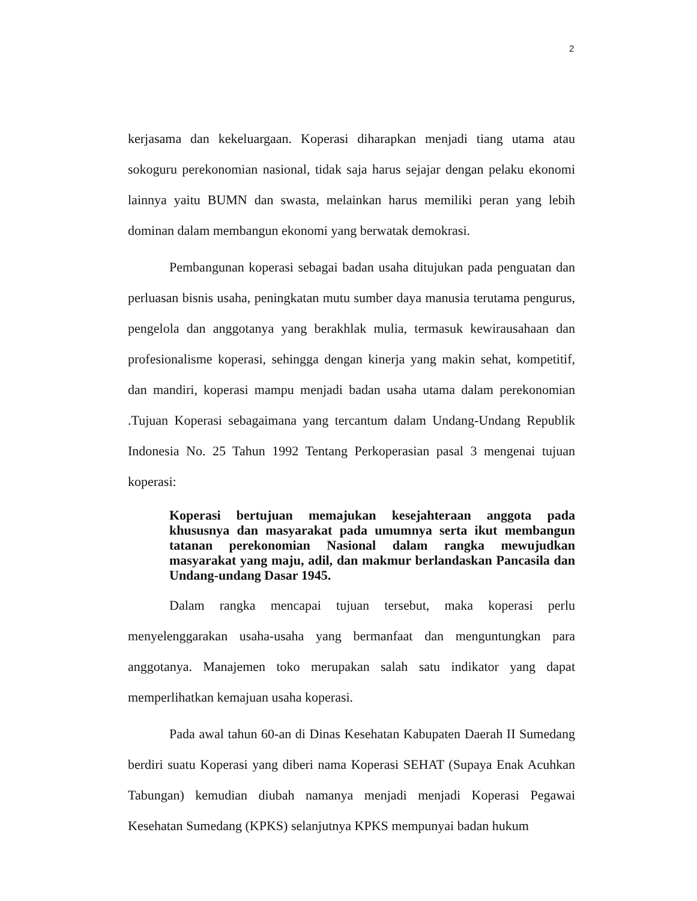2
kerjasama dan kekeluargaan. Koperasi diharapkan menjadi tiang utama atau sokoguru perekonomian nasional, tidak saja harus sejajar dengan pelaku ekonomi lainnya yaitu BUMN dan swasta, melainkan harus memiliki peran yang lebih dominan dalam membangun ekonomi yang berwatak demokrasi.
Pembangunan koperasi sebagai badan usaha ditujukan pada penguatan dan perluasan bisnis usaha, peningkatan mutu sumber daya manusia terutama pengurus, pengelola dan anggotanya yang berakhlak mulia, termasuk kewirausahaan dan profesionalisme koperasi, sehingga dengan kinerja yang makin sehat, kompetitif, dan mandiri, koperasi mampu menjadi badan usaha utama dalam perekonomian .Tujuan Koperasi sebagaimana yang tercantum dalam Undang-Undang Republik Indonesia No. 25 Tahun 1992 Tentang Perkoperasian pasal 3 mengenai tujuan koperasi:
Koperasi bertujuan memajukan kesejahteraan anggota pada khususnya dan masyarakat pada umumnya serta ikut membangun tatanan perekonomian Nasional dalam rangka mewujudkan masyarakat yang maju, adil, dan makmur berlandaskan Pancasila dan Undang-undang Dasar 1945.
Dalam rangka mencapai tujuan tersebut, maka koperasi perlu menyelenggarakan usaha-usaha yang bermanfaat dan menguntungkan para anggotanya. Manajemen toko merupakan salah satu indikator yang dapat memperlihatkan kemajuan usaha koperasi.
Pada awal tahun 60-an di Dinas Kesehatan Kabupaten Daerah II Sumedang berdiri suatu Koperasi yang diberi nama Koperasi SEHAT (Supaya Enak Acuhkan Tabungan) kemudian diubah namanya menjadi menjadi Koperasi Pegawai Kesehatan Sumedang (KPKS) selanjutnya KPKS mempunyai badan hukum